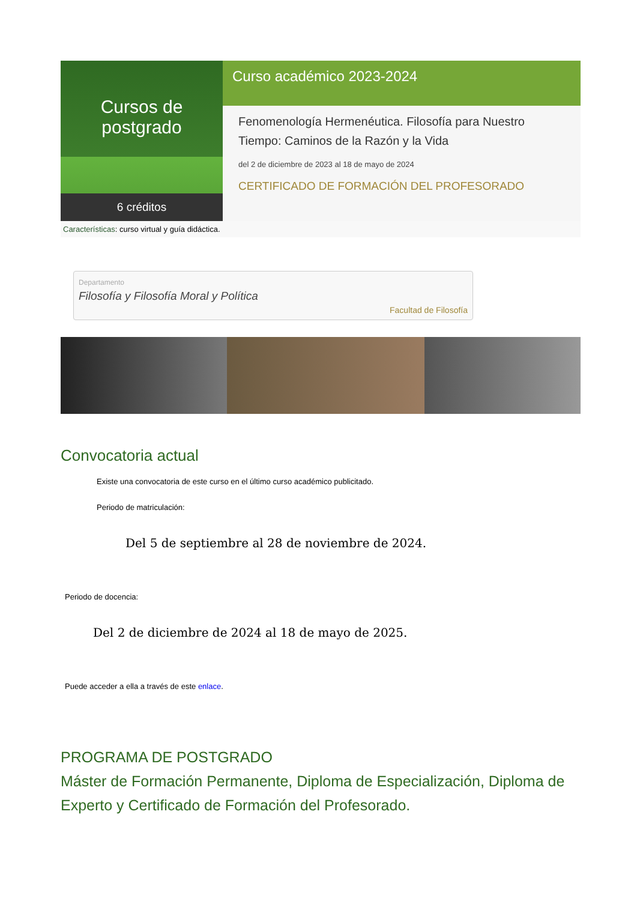Cursos de postgrado
6 créditos
Curso académico 2023-2024
Fenomenología Hermenéutica. Filosofía para Nuestro Tiempo: Caminos de la Razón y la Vida
del 2 de diciembre de 2023 al 18 de mayo de 2024
CERTIFICADO DE FORMACIÓN DEL PROFESORADO
Características: curso virtual y guía didáctica.
Departamento
Filosofía y Filosofía Moral y Política
Facultad de Filosofía
Convocatoria actual
Existe una convocatoria de este curso en el último curso académico publicitado.
Periodo de matriculación:
Del 5 de septiembre al 28 de noviembre de 2024.
Periodo de docencia:
Del 2 de diciembre de 2024 al 18 de mayo de 2025.
Puede acceder a ella a través de este enlace.
PROGRAMA DE POSTGRADO
Máster de Formación Permanente, Diploma de Especialización, Diploma de Experto y Certificado de Formación del Profesorado.